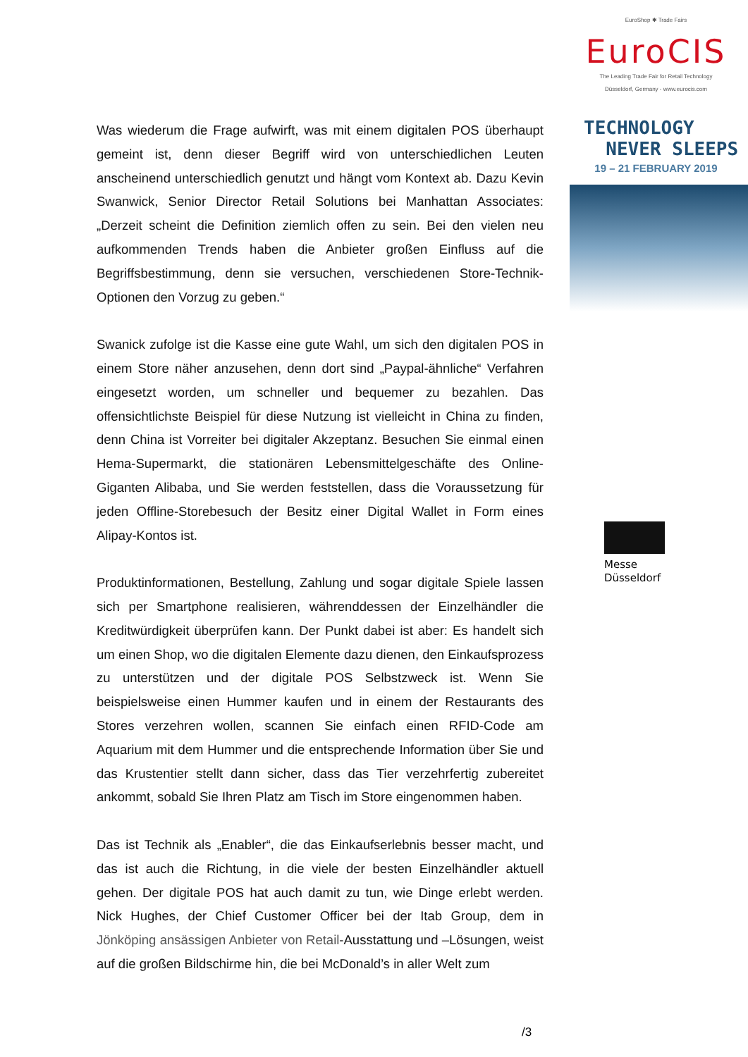EuroShop ✱ Trade Fairs
EuroCIS
The Leading Trade Fair for Retail Technology
Düsseldorf, Germany - www.eurocis.com
TECHNOLOGY
NEVER SLEEPS
19 – 21 FEBRUARY 2019
Messe
Düsseldorf
Was wiederum die Frage aufwirft, was mit einem digitalen POS überhaupt gemeint ist, denn dieser Begriff wird von unterschiedlichen Leuten anscheinend unterschiedlich genutzt und hängt vom Kontext ab. Dazu Kevin Swanwick, Senior Director Retail Solutions bei Manhattan Associates: „Derzeit scheint die Definition ziemlich offen zu sein. Bei den vielen neu aufkommenden Trends haben die Anbieter großen Einfluss auf die Begriffsbestimmung, denn sie versuchen, verschiedenen Store-Technik- Optionen den Vorzug zu geben.“
Swanick zufolge ist die Kasse eine gute Wahl, um sich den digitalen POS in einem Store näher anzusehen, denn dort sind „Paypal-ähnliche“ Verfahren eingesetzt worden, um schneller und bequemer zu bezahlen. Das offensichtlichste Beispiel für diese Nutzung ist vielleicht in China zu finden, denn China ist Vorreiter bei digitaler Akzeptanz. Besuchen Sie einmal einen Hema-Supermarkt, die stationären Lebensmittelgeschäfte des Online-Giganten Alibaba, und Sie werden feststellen, dass die Voraussetzung für jeden Offline-Storebesuch der Besitz einer Digital Wallet in Form eines Alipay-Kontos ist.
Produktinformationen, Bestellung, Zahlung und sogar digitale Spiele lassen sich per Smartphone realisieren, währenddessen der Einzelhändler die Kreditwürdigkeit überprüfen kann. Der Punkt dabei ist aber: Es handelt sich um einen Shop, wo die digitalen Elemente dazu dienen, den Einkaufsprozess zu unterstützen und der digitale POS Selbstzweck ist. Wenn Sie beispielsweise einen Hummer kaufen und in einem der Restaurants des Stores verzehren wollen, scannen Sie einfach einen RFID-Code am Aquarium mit dem Hummer und die entsprechende Information über Sie und das Krustentier stellt dann sicher, dass das Tier verzehrfertig zubereitet ankommt, sobald Sie Ihren Platz am Tisch im Store eingenommen haben.
Das ist Technik als „Enabler“, die das Einkaufserlebnis besser macht, und das ist auch die Richtung, in die viele der besten Einzelhändler aktuell gehen. Der digitale POS hat auch damit zu tun, wie Dinge erlebt werden. Nick Hughes, der Chief Customer Officer bei der Itab Group, dem in Jönköping ansässigen Anbieter von Retail-Ausstattung und –Lösungen, weist auf die großen Bildschirme hin, die bei McDonald’s in aller Welt zum
/3